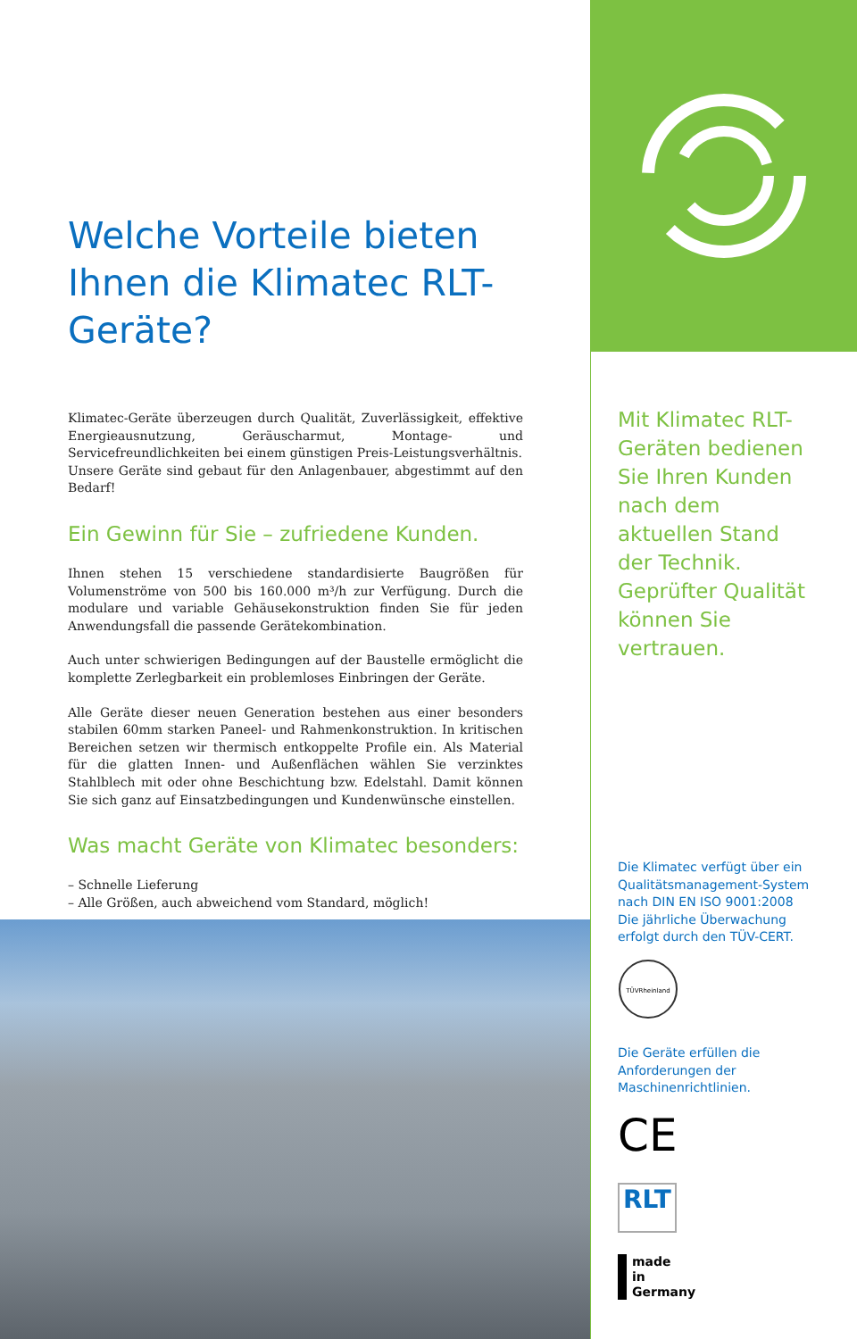Welche Vorteile bieten Ihnen die Klimatec RLT-Geräte?
Klimatec-Geräte überzeugen durch Qualität, Zuverlässigkeit, effektive Energieausnutzung, Geräuscharmut, Montage- und Servicefreundlichkeiten bei einem günstigen Preis-Leistungsverhältnis.
Unsere Geräte sind gebaut für den Anlagenbauer, abgestimmt auf den Bedarf!
Ein Gewinn für Sie – zufriedene Kunden.
Ihnen stehen 15 verschiedene standardisierte Baugrößen für Volumenströme von 500 bis 160.000 m³/h zur Verfügung. Durch die modulare und variable Gehäusekonstruktion finden Sie für jeden Anwendungsfall die passende Gerätekombination.
Auch unter schwierigen Bedingungen auf der Baustelle ermöglicht die komplette Zerlegbarkeit ein problemloses Einbringen der Geräte.
Alle Geräte dieser neuen Generation bestehen aus einer besonders stabilen 60mm starken Paneel- und Rahmenkonstruktion. In kritischen Bereichen setzen wir thermisch entkoppelte Profile ein. Als Material für die glatten Innen- und Außenflächen wählen Sie verzinktes Stahlblech mit oder ohne Beschichtung bzw. Edelstahl. Damit können Sie sich ganz auf Einsatzbedingungen und Kundenwünsche einstellen.
Was macht Geräte von Klimatec besonders:
– Schnelle Lieferung
– Alle Größen, auch abweichend vom Standard, möglich!
Mit Klimatec RLT-Geräten bedienen Sie Ihren Kunden nach dem aktuellen Stand der Technik. Geprüfter Qualität können Sie vertrauen.
Die Klimatec verfügt über ein Qualitätsmanagement-System nach DIN EN ISO 9001:2008 Die jährliche Überwachung erfolgt durch den TÜV-CERT.
TÜVRheinland
Die Geräte erfüllen die Anforderungen der Maschinenrichtlinien.
CE
RLT
made
in
Germany